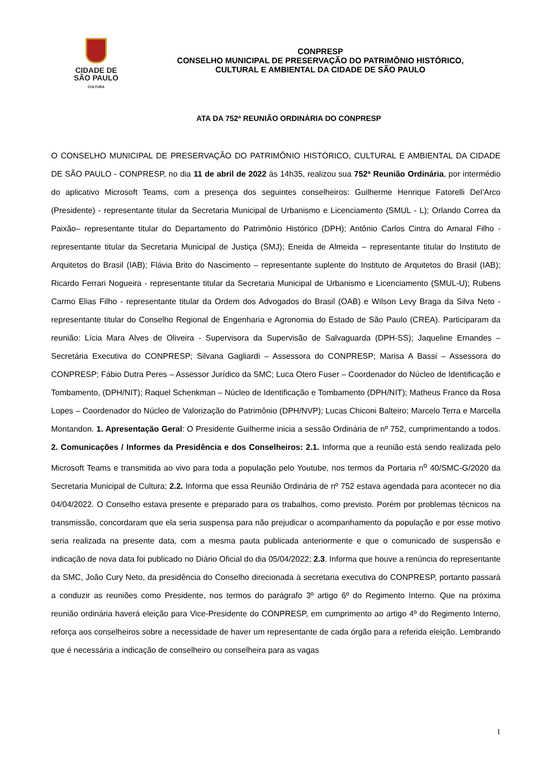CIDADE DE
SÃO PAULO
CULTURA
CONPRESP
CONSELHO MUNICIPAL DE PRESERVAÇÃO DO PATRIMÔNIO HISTÓRICO,
CULTURAL E AMBIENTAL DA CIDADE DE SÃO PAULO
ATA DA 752ª REUNIÃO ORDINÁRIA DO CONPRESP
O CONSELHO MUNICIPAL DE PRESERVAÇÃO DO PATRIMÔNIO HISTÓRICO, CULTURAL E AMBIENTAL DA CIDADE DE SÃO PAULO - CONPRESP, no dia 11 de abril de 2022 às 14h35, realizou sua 752ª Reunião Ordinária, por intermédio do aplicativo Microsoft Teams, com a presença dos seguintes conselheiros: Guilherme Henrique Fatorelli Del’Arco (Presidente) - representante titular da Secretaria Municipal de Urbanismo e Licenciamento (SMUL - L); Orlando Correa da Paixão– representante titular do Departamento do Patrimônio Histórico (DPH); Antônio Carlos Cintra do Amaral Filho - representante titular da Secretaria Municipal de Justiça (SMJ); Eneida de Almeida – representante titular do Instituto de Arquitetos do Brasil (IAB); Flávia Brito do Nascimento – representante suplente do Instituto de Arquitetos do Brasil (IAB); Ricardo Ferrari Nogueira - representante titular da Secretaria Municipal de Urbanismo e Licenciamento (SMUL-U); Rubens Carmo Elias Filho - representante titular da Ordem dos Advogados do Brasil (OAB) e Wilson Levy Braga da Silva Neto - representante titular do Conselho Regional de Engenharia e Agronomia do Estado de São Paulo (CREA). Participaram da reunião: Lícia Mara Alves de Oliveira - Supervisora da Supervisão de Salvaguarda (DPH-SS); Jaqueline Ernandes – Secretária Executiva do CONPRESP; Silvana Gagliardi – Assessora do CONPRESP; Marisa A Bassi – Assessora do CONPRESP; Fábio Dutra Peres – Assessor Jurídico da SMC; Luca Otero Fuser – Coordenador do Núcleo de Identificação e Tombamento, (DPH/NIT); Raquel Schenkman – Núcleo de Identificação e Tombamento (DPH/NIT); Matheus Franco da Rosa Lopes – Coordenador do Núcleo de Valorização do Patrimônio (DPH/NVP); Lucas Chiconi Balteiro; Marcelo Terra e Marcella Montandon. 1. Apresentação Geral: O Presidente Guilherme inicia a sessão Ordinária de nº 752, cumprimentando a todos. 2. Comunicações / Informes da Presidência e dos Conselheiros: 2.1. Informa que a reunião está sendo realizada pelo Microsoft Teams e transmitida ao vivo para toda a população pelo Youtube, nos termos da Portaria n<sup>o</sup> 40/SMC-G/2020 da Secretaria Municipal de Cultura; 2.2. Informa que essa Reunião Ordinária de nº 752 estava agendada para acontecer no dia 04/04/2022. O Conselho estava presente e preparado para os trabalhos, como previsto. Porém por problemas técnicos na transmissão, concordaram que ela seria suspensa para não prejudicar o acompanhamento da população e por esse motivo seria realizada na presente data, com a mesma pauta publicada anteriormente e que o comunicado de suspensão e indicação de nova data foi publicado no Diário Oficial do dia 05/04/2022; 2.3. Informa que houve a renúncia do representante da SMC, João Cury Neto, da presidência do Conselho direcionada à secretaria executiva do CONPRESP, portanto passará a conduzir as reuniões como Presidente, nos termos do parágrafo 3º artigo 6º do Regimento Interno. Que na próxima reunião ordinária haverá eleição para Vice-Presidente do CONPRESP, em cumprimento ao artigo 4º do Regimento Interno, reforça aos conselheiros sobre a necessidade de haver um representante de cada órgão para a referida eleição. Lembrando que é necessária a indicação de conselheiro ou conselheira para as vagas
1